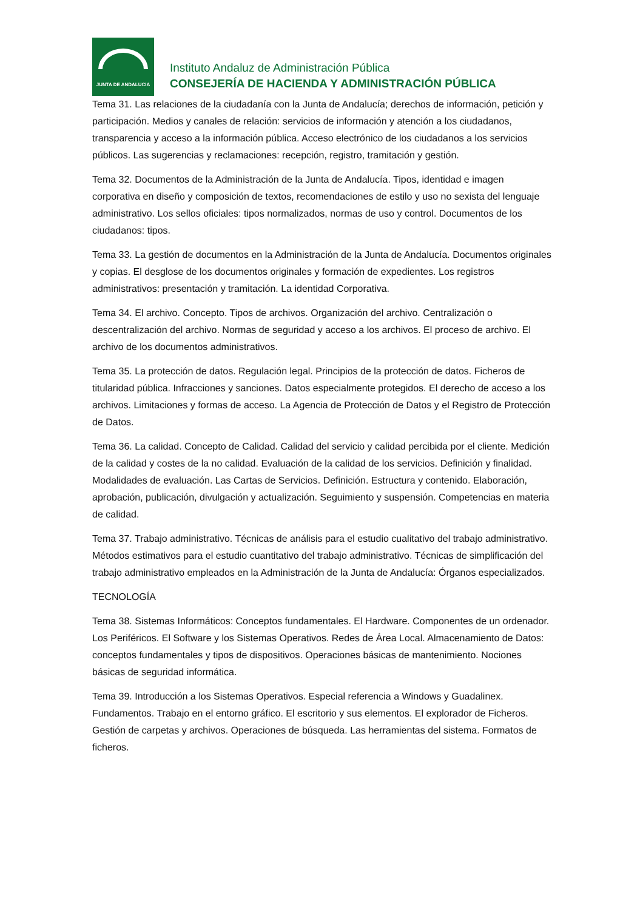JUNTA DE ANDALUCIA
Instituto Andaluz de Administración Pública
CONSEJERÍA DE HACIENDA Y ADMINISTRACIÓN PÚBLICA
Tema 31. Las relaciones de la ciudadanía con la Junta de Andalucía; derechos de información, petición y participación. Medios y canales de relación: servicios de información y atención a los ciudadanos, transparencia y acceso a la información pública. Acceso electrónico de los ciudadanos a los servicios públicos. Las sugerencias y reclamaciones: recepción, registro, tramitación y gestión.
Tema 32. Documentos de la Administración de la Junta de Andalucía. Tipos, identidad e imagen corporativa en diseño y composición de textos, recomendaciones de estilo y uso no sexista del lenguaje administrativo. Los sellos oficiales: tipos normalizados, normas de uso y control. Documentos de los ciudadanos: tipos.
Tema 33. La gestión de documentos en la Administración de la Junta de Andalucía. Documentos originales y copias. El desglose de los documentos originales y formación de expedientes. Los registros administrativos: presentación y tramitación. La identidad Corporativa.
Tema 34. El archivo. Concepto. Tipos de archivos. Organización del archivo. Centralización o descentralización del archivo. Normas de seguridad y acceso a los archivos. El proceso de archivo. El archivo de los documentos administrativos.
Tema 35. La protección de datos. Regulación legal. Principios de la protección de datos. Ficheros de titularidad pública. Infracciones y sanciones. Datos especialmente protegidos. El derecho de acceso a los archivos. Limitaciones y formas de acceso. La Agencia de Protección de Datos y el Registro de Protección de Datos.
Tema 36. La calidad. Concepto de Calidad. Calidad del servicio y calidad percibida por el cliente. Medición de la calidad y costes de la no calidad. Evaluación de la calidad de los servicios. Definición y finalidad. Modalidades de evaluación. Las Cartas de Servicios. Definición. Estructura y contenido. Elaboración, aprobación, publicación, divulgación y actualización. Seguimiento y suspensión. Competencias en materia de calidad.
Tema 37. Trabajo administrativo. Técnicas de análisis para el estudio cualitativo del trabajo administrativo. Métodos estimativos para el estudio cuantitativo del trabajo administrativo. Técnicas de simplificación del trabajo administrativo empleados en la Administración de la Junta de Andalucía: Órganos especializados.
TECNOLOGÍA
Tema 38. Sistemas Informáticos: Conceptos fundamentales. El Hardware. Componentes de un ordenador. Los Periféricos. El Software y los Sistemas Operativos. Redes de Área Local. Almacenamiento de Datos: conceptos fundamentales y tipos de dispositivos. Operaciones básicas de mantenimiento. Nociones básicas de seguridad informática.
Tema 39. Introducción a los Sistemas Operativos. Especial referencia a Windows y Guadalinex. Fundamentos. Trabajo en el entorno gráfico. El escritorio y sus elementos. El explorador de Ficheros. Gestión de carpetas y archivos. Operaciones de búsqueda. Las herramientas del sistema. Formatos de ficheros.